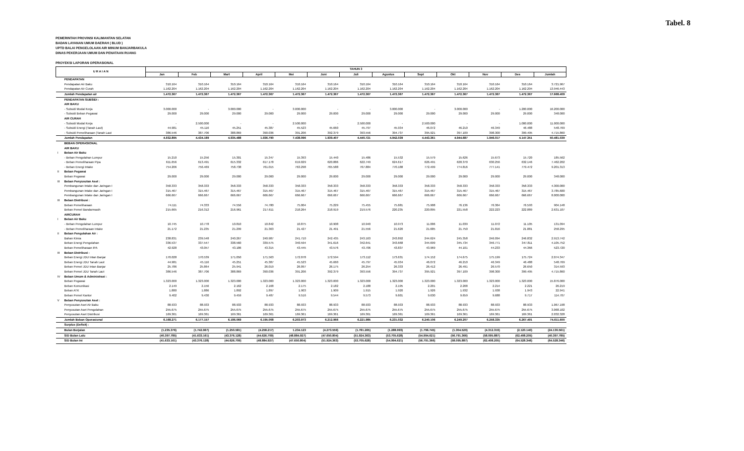Tabel. 8
PEMERINTAH PROVINSI KALIMANTAN SELATAN
BADAN LAYANAN UMUM DAERAH ( BLUD )
UPTD BALAI PENGELOLAAN AIR MINUM BANJARBAKULA
DINAS PEKERJAAN UMUM DAN PENATAAN RUANG
PROYEKSI LAPORAN OPERASIONAL
| U R A I A N | | TAHUN 3 | | | | | | | | | | | | |
| --- | --- | --- | --- | --- | --- | --- | --- | --- | --- | --- | --- | --- | --- | --- |
| | | Jan | Feb | Mart | April | Mei | Juni | Juli | Agustus | Sept | Okt | Nov | Des | Jumlah |
| | PENDAPATAN | | | | | | | | | | | | | |
| | Pendapatan Air Baku | 310.164 | 310.164 | 310.164 | 310.164 | 310.164 | 310.164 | 310.164 | 310.164 | 310.164 | 310.164 | 310.164 | 310.164 | 3.721.967 |
| | Pendapatan Air Curah | 1.162.204 | 1.162.204 | 1.162.204 | 1.162.204 | 1.162.204 | 1.162.204 | 1.162.204 | 1.162.204 | 1.162.204 | 1.162.204 | 1.162.204 | 1.162.204 | 13.946.443 |
| | Jumlah Pendapatan air | 1.472.367 | 1.472.367 | 1.472.367 | 1.472.367 | 1.472.367 | 1.472.367 | 1.472.367 | 1.472.367 | 1.472.367 | 1.472.367 | 1.472.367 | 1.472.367 | 17.668.409 |
| | PENDAPATAN SUBSIDI : | | | | | | | | | | | | | |
| | AIR BAKU | | | | | | | | | | | | | |
| | - Subsidi Modal Kerja | 3.000.000 | - | 3.000.000 | - | 3.000.000 | - | - | 3.000.000 | - | 3.000.000 | - | 1.200.000 | 16.200.000 |
| | - Subsidi Beban Pegawai | 29.000 | 29.000 | 29.000 | 29.000 | 29.000 | 29.000 | 29.000 | 29.000 | 29.000 | 29.000 | 29.000 | 29.000 | 348.000 |
| | AIR CURAH | | | | | | | | | | | | | |
| | - Subsidi Modal Kerja | - | 2.500.000 | - | - | 2.500.000 | - | 2.500.000 | - | 2.500.000 | - | - | 1.000.000 | 11.000.000 |
| | - Subsidi Energi (Tanah Laut) | 44.981 | 45.116 | 45.251 | 45.387 | 45.523 | 45.660 | 45.797 | 45.934 | 46.072 | 46.210 | 46.349 | 46.488 | 548.769 |
| | - Subsidi Pemeliharaan (Tanah Laut | 386.546 | 387.706 | 388.869 | 390.036 | 391.206 | 392.379 | 393.556 | 394.737 | 395.921 | 397.109 | 398.300 | 399.495 | 4.715.860 |
| | Jumlah Pendapatan | 4.932.895 | 4.434.189 | 4.935.488 | 1.936.790 | 7.438.096 | 1.939.407 | 4.440.721 | 4.942.039 | 4.443.361 | 4.944.687 | 1.946.017 | 4.147.351 | 50.481.039 |
| | BEBAN OPERASIONAL | | | | | | | | | | | | | |
| | AIR BAKU | | | | | | | | | | | | | |
| I | Beban Air Baku | | | | | | | | | | | | | |
| | - Beban Pengolahan Lumpur | 15.210 | 15.256 | 15.301 | 15.347 | 15.393 | 15.440 | 15.486 | 15.532 | 15.579 | 15.626 | 15.673 | 15.720 | 185.562 |
| | - Beban Pemeliharaan Pipa | 611.656 | 613.491 | 615.332 | 617.178 | 619.029 | 620.886 | 622.749 | 624.617 | 626.491 | 628.370 | 630.256 | 632.146 | 7.462.202 |
| | - Beban Energi Intake | 754.206 | 756.469 | 758.738 | 761.015 | 763.298 | 765.588 | 767.884 | 770.188 | 772.499 | 774.816 | 777.141 | 779.472 | 9.201.313 |
| II | Beban Pegawai | | | | | | | | | | | | | |
| | Beban Pegawai | 29.000 | 29.000 | 29.000 | 29.000 | 29.000 | 29.000 | 29.000 | 29.000 | 29.000 | 29.000 | 29.000 | 29.000 | 348.000 |
| III | Beban Penyusutan Aset : | | | | | | | | | | | | | |
| | Pembangunan Intake dan Jaringan I | 358.333 | 358.333 | 358.333 | 358.333 | 358.333 | 358.333 | 358.333 | 358.333 | 358.333 | 358.333 | 358.333 | 358.333 | 4.300.000 |
| | Pembangunan Intake dan Jaringan I | 315.467 | 315.467 | 315.467 | 315.467 | 315.467 | 315.467 | 315.467 | 315.467 | 315.467 | 315.467 | 315.467 | 315.467 | 3.785.600 |
| | Pembangunan Intake dan Jaringan I | 666.667 | 666.667 | 666.667 | 666.667 | 666.667 | 666.667 | 666.667 | 666.667 | 666.667 | 666.667 | 666.667 | 666.667 | 8.000.000 |
| III | Beban Distribusi : | | | | | | | | | | | | | |
| | Beban Pemeliharaan | 74.111 | 74.333 | 74.556 | 74.780 | 75.004 | 75.229 | 75.455 | 75.681 | 75.908 | 76.136 | 76.364 | 76.593 | 904.148 |
| | Beban Pemel Bandarmasih | 215.665 | 216.312 | 216.961 | 217.611 | 218.264 | 218.919 | 219.576 | 220.235 | 220.895 | 221.558 | 222.223 | 222.889 | 2.631.107 |
| | AIRCURAH | | | | | | | | | | | | | |
| I | Beban Air Baku | | | | | | | | | | | | | |
| | - Beban Pengolahan Lumpur | 10.745 | 10.778 | 10.810 | 10.842 | 10.875 | 10.908 | 10.940 | 10.973 | 11.006 | 11.039 | 11.072 | 11.105 | 131.094 |
| | - Beban Pemeliharaan Intake | 21.172 | 21.235 | 21.299 | 21.363 | 21.427 | 21.491 | 21.556 | 21.620 | 21.685 | 21.750 | 21.816 | 21.881 | 258.295 |
| II | Beban Pengolahan Air : | | | | | | | | | | | | | |
| | Bahan Kimia | 238.831 | 239.548 | 240.267 | 240.987 | 241.710 | 242.435 | 243.163 | 243.892 | 244.624 | 245.358 | 246.094 | 246.832 | 2.913.742 |
| | Beban Energi Pengolahan | 336.537 | 337.547 | 338.560 | 339.575 | 340.594 | 341.616 | 342.641 | 343.668 | 344.699 | 345.734 | 346.771 | 347.811 | 4.105.752 |
| | Beban Pemeliharaan IPA | 42.928 | 43.057 | 43.186 | 43.315 | 43.445 | 43.576 | 43.706 | 43.837 | 43.969 | 44.101 | 44.233 | 44.366 | 523.720 |
| III | Beban Distribusi : | | | | | | | | | | | | | |
| | Beban Energi JDU Intan Banjar | 170.028 | 170.539 | 171.050 | 171.563 | 172.078 | 172.594 | 173.112 | 173.631 | 174.152 | 174.675 | 175.199 | 175.724 | 2.074.347 |
| | Beban Energi JDU Tanah Laut | 44.981 | 45.116 | 45.251 | 45.387 | 45.523 | 45.660 | 45.797 | 45.934 | 46.072 | 46.210 | 46.349 | 46.488 | 548.769 |
| | Beban Pemel JDU Intan Banjar | 25.786 | 25.864 | 25.941 | 26.019 | 26.097 | 26.175 | 26.254 | 26.333 | 26.412 | 26.491 | 26.570 | 26.650 | 314.593 |
| | Beban Pemel JDU Tanah Laut | 386.546 | 387.706 | 388.869 | 390.036 | 391.206 | 392.379 | 393.556 | 394.737 | 395.921 | 397.109 | 398.300 | 399.495 | 4.715.860 |
| IV | Beban Umum & Administrasi : | | | | | | | | | | | | | |
| | Beban Pegawai | 1.323.000 | 1.323.000 | 1.323.000 | 1.323.000 | 1.323.000 | 1.323.000 | 1.323.000 | 1.323.000 | 1.323.000 | 1.323.000 | 1.323.000 | 1.323.000 | 15.876.000 |
| | Beban Komunikasi | 2.149 | 2.156 | 2.162 | 2.168 | 2.175 | 2.182 | 2.188 | 2.195 | 2.201 | 2.208 | 2.214 | 2.221 | 26.219 |
| | Beban ATK | 1.880 | 1.886 | 1.892 | 1.897 | 1.903 | 1.909 | 1.915 | 1.920 | 1.926 | 1.932 | 1.938 | 1.943 | 22.941 |
| | Beban Pemel Kantor | 9.402 | 9.430 | 9.459 | 9.487 | 9.516 | 9.544 | 9.573 | 9.601 | 9.630 | 9.659 | 9.688 | 9.717 | 114.707 |
| V | Beban Penyusutan Aset : | | | | | | | | | | | | | |
| | Penyusutan Aset Air Baku | 88.933 | 88.933 | 88.933 | 88.933 | 88.933 | 88.933 | 88.933 | 88.933 | 88.933 | 88.933 | 88.933 | 88.933 | 1.067.198 |
| | Penyusutan Aset Pengolahan | 255.675 | 255.675 | 255.675 | 255.675 | 255.675 | 255.675 | 255.675 | 255.675 | 255.675 | 255.675 | 255.675 | 255.675 | 3.068.102 |
| | Penyusutan Aset Distribusi | 169.361 | 169.361 | 169.361 | 169.361 | 169.361 | 169.361 | 169.361 | 169.361 | 169.361 | 169.361 | 169.361 | 169.361 | 2.032.328 |
| | Jumlah Beban Operasional | 6.168.271 | 6.177.157 | 6.186.069 | 6.195.008 | 6.203.973 | 6.212.966 | 6.221.985 | 6.231.032 | 6.240.106 | 6.249.207 | 6.258.335 | 6.267.491 | 74.611.600 |
| | Surplus (Defisit) : | | | | | | | | | | | | | |
| | Bulan Berjalan | (1.235.376) | (1.742.967) | (1.250.581) | (4.258.217) | 1.234.123 | (4.273.559) | (1.781.265) | (1.288.993) | (1.796.745) | (1.304.520) | (4.312.319) | (2.120.140) | (24.130.561) |
| | S/D Bulan Lalu | (40.397.785) | (41.633.161) | (43.376.128) | (44.626.709) | (48.884.927) | (47.650.804) | (51.924.363) | (53.705.628) | (54.994.621) | (56.791.366) | (58.095.887) | (62.408.205) | (40.397.785) |
| | S/D Bulan Ini | (41.633.161) | (43.376.128) | (44.626.709) | (48.884.927) | (47.650.804) | (51.924.363) | (53.705.628) | (54.994.621) | (56.791.366) | (58.095.887) | (62.408.205) | (64.528.346) | (64.528.346) |